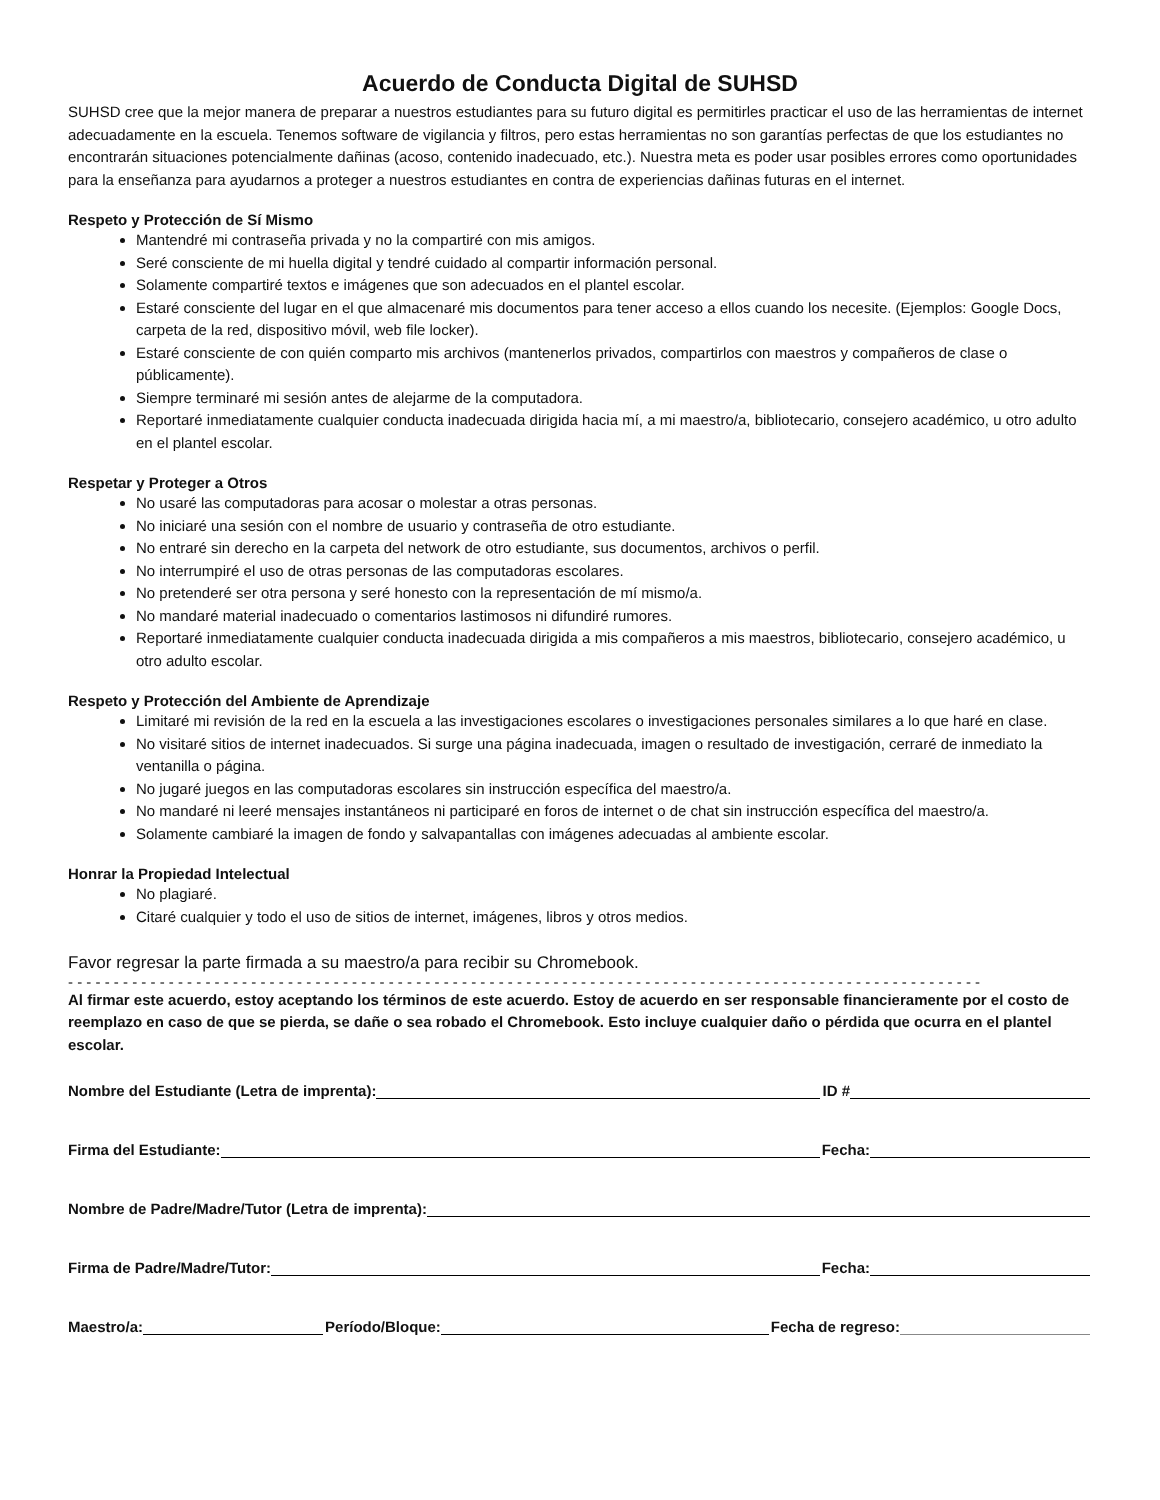Acuerdo de Conducta Digital de SUHSD
SUHSD cree que la mejor manera de preparar a nuestros estudiantes para su futuro digital es permitirles practicar el uso de las herramientas de internet adecuadamente en la escuela. Tenemos software de vigilancia y filtros, pero estas herramientas no son garantías perfectas de que los estudiantes no encontrarán situaciones potencialmente dañinas (acoso, contenido inadecuado, etc.). Nuestra meta es poder usar posibles errores como oportunidades para la enseñanza para ayudarnos a proteger a nuestros estudiantes en contra de experiencias dañinas futuras en el internet.
Respeto y Protección de Sí Mismo
Mantendré mi contraseña privada y no la compartiré con mis amigos.
Seré consciente de mi huella digital y tendré cuidado al compartir información personal.
Solamente compartiré textos e imágenes que son adecuados en el plantel escolar.
Estaré consciente del lugar en el que almacenaré mis documentos para tener acceso a ellos cuando los necesite. (Ejemplos: Google Docs, carpeta de la red, dispositivo móvil, web file locker).
Estaré consciente de con quién comparto mis archivos (mantenerlos privados, compartirlos con maestros y compañeros de clase o públicamente).
Siempre terminaré mi sesión antes de alejarme de la computadora.
Reportaré inmediatamente cualquier conducta inadecuada dirigida hacia mí, a mi maestro/a, bibliotecario, consejero académico, u otro adulto en el plantel escolar.
Respetar y Proteger a Otros
No usaré las computadoras para acosar o molestar a otras personas.
No iniciaré una sesión con el nombre de usuario y contraseña de otro estudiante.
No entraré sin derecho en la carpeta del network de otro estudiante, sus documentos, archivos o perfil.
No interrumpiré el uso de otras personas de las computadoras escolares.
No pretenderé ser otra persona y seré honesto con la representación de mí mismo/a.
No mandaré material inadecuado o comentarios lastimosos ni difundiré rumores.
Reportaré inmediatamente cualquier conducta inadecuada dirigida a mis compañeros a mis maestros, bibliotecario, consejero académico, u otro adulto escolar.
Respeto y Protección del Ambiente de Aprendizaje
Limitaré mi revisión de la red en la escuela a las investigaciones escolares o investigaciones personales similares a lo que haré en clase.
No visitaré sitios de internet inadecuados. Si surge una página inadecuada, imagen o resultado de investigación, cerraré de inmediato la ventanilla o página.
No jugaré juegos en las computadoras escolares sin instrucción específica del maestro/a.
No mandaré ni leeré mensajes instantáneos ni participaré en foros de internet o de chat sin instrucción específica del maestro/a.
Solamente cambiaré la imagen de fondo y salvapantallas con imágenes adecuadas al ambiente escolar.
Honrar la Propiedad Intelectual
No plagiaré.
Citaré cualquier y todo el uso de sitios de internet, imágenes, libros y otros medios.
Favor regresar la parte firmada a su maestro/a para recibir su Chromebook.
- - - - - - - - - - - - - - - - - - - - - - - - - - - - - - - - - - - - - - - - - - - - - - - - - - - - - - - - - - - - - - - - - - - - - - - - - - - - - - - - - - - - - - - - - - - - - - - - - - - -
Al firmar este acuerdo, estoy aceptando los términos de este acuerdo. Estoy de acuerdo en ser responsable financieramente por el costo de reemplazo en caso de que se pierda, se dañe o sea robado el Chromebook. Esto incluye cualquier daño o pérdida que ocurra en el plantel escolar.
Nombre del Estudiante (Letra de imprenta): ID #
Firma del Estudiante: Fecha:
Nombre de Padre/Madre/Tutor (Letra de imprenta):
Firma de Padre/Madre/Tutor: Fecha:
Maestro/a: Período/Bloque: Fecha de regreso: